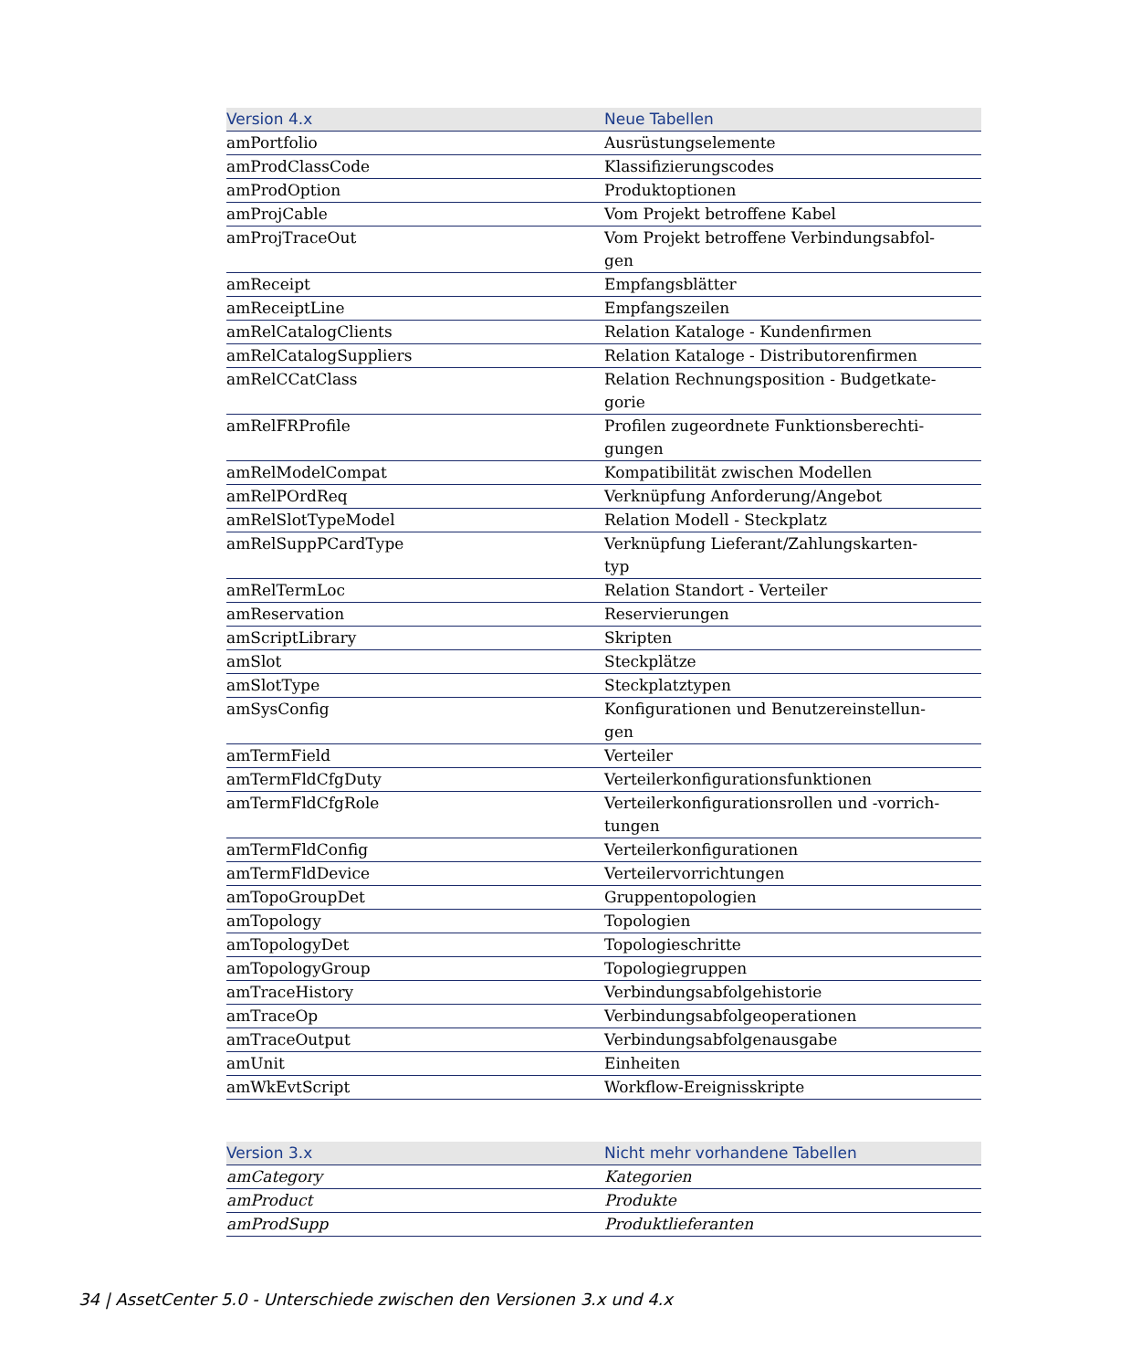| Version 4.x | Neue Tabellen |
| --- | --- |
| amPortfolio | Ausrüstungselemente |
| amProdClassCode | Klassifizierungscodes |
| amProdOption | Produktoptionen |
| amProjCable | Vom Projekt betroffene Kabel |
| amProjTraceOut | Vom Projekt betroffene Verbindungsabfol- gen |
| amReceipt | Empfangsblätter |
| amReceiptLine | Empfangszeilen |
| amRelCatalogClients | Relation Kataloge - Kundenfirmen |
| amRelCatalogSuppliers | Relation Kataloge - Distributorenfirmen |
| amRelCCatClass | Relation Rechnungsposition - Budgetkate- gorie |
| amRelFRProfile | Profilen zugeordnete Funktionsberechti- gungen |
| amRelModelCompat | Kompatibilität zwischen Modellen |
| amRelPOrdReq | Verknüpfung Anforderung/Angebot |
| amRelSlotTypeModel | Relation Modell - Steckplatz |
| amRelSuppPCardType | Verknüpfung Lieferant/Zahlungskarten- typ |
| amRelTermLoc | Relation Standort - Verteiler |
| amReservation | Reservierungen |
| amScriptLibrary | Skripten |
| amSlot | Steckplätze |
| amSlotType | Steckplatztypen |
| amSysConfig | Konfigurationen und Benutzereinstellun- gen |
| amTermField | Verteiler |
| amTermFldCfgDuty | Verteilerkonfigurationsfunktionen |
| amTermFldCfgRole | Verteilerkonfigurationsrollen und -vorrich- tungen |
| amTermFldConfig | Verteilerkonfigurationen |
| amTermFldDevice | Verteilervorrichtungen |
| amTopoGroupDet | Gruppentopologien |
| amTopology | Topologien |
| amTopologyDet | Topologieschritte |
| amTopologyGroup | Topologiegruppen |
| amTraceHistory | Verbindungsabfolgehistorie |
| amTraceOp | Verbindungsabfolgeoperationen |
| amTraceOutput | Verbindungsabfolgenausgabe |
| amUnit | Einheiten |
| amWkEvtScript | Workflow-Ereignisskripte |
| Version 3.x | Nicht mehr vorhandene Tabellen |
| --- | --- |
| amCategory | Kategorien |
| amProduct | Produkte |
| amProdSupp | Produktlieferanten |
34 | AssetCenter 5.0 - Unterschiede zwischen den Versionen 3.x und 4.x